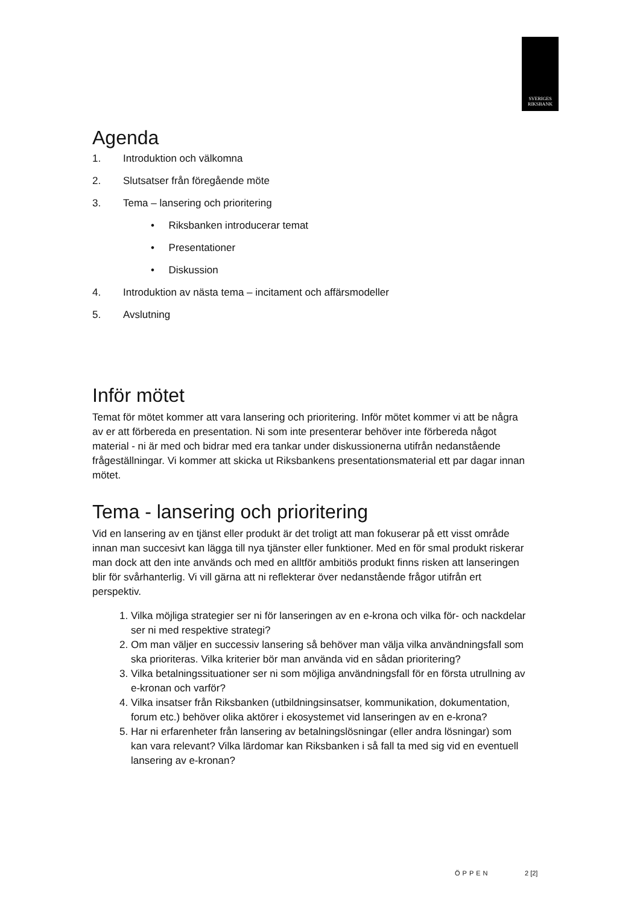SVERIGES
RIKSBANK
Agenda
1. Introduktion och välkomna
2. Slutsatser från föregående möte
3. Tema – lansering och prioritering
• Riksbanken introducerar temat
• Presentationer
• Diskussion
4. Introduktion av nästa tema – incitament och affärsmodeller
5. Avslutning
Inför mötet
Temat för mötet kommer att vara lansering och prioritering. Inför mötet kommer vi att be några av er att förbereda en presentation. Ni som inte presenterar behöver inte förbereda något material - ni är med och bidrar med era tankar under diskussionerna utifrån nedanstående frågeställningar. Vi kommer att skicka ut Riksbankens presentationsmaterial ett par dagar innan mötet.
Tema - lansering och prioritering
Vid en lansering av en tjänst eller produkt är det troligt att man fokuserar på ett visst område innan man succesivt kan lägga till nya tjänster eller funktioner. Med en för smal produkt riskerar man dock att den inte används och med en alltför ambitiös produkt finns risken att lanseringen blir för svårhanterlig. Vi vill gärna att ni reflekterar över nedanstående frågor utifrån ert perspektiv.
1. Vilka möjliga strategier ser ni för lanseringen av en e-krona och vilka för- och nackdelar ser ni med respektive strategi?
2. Om man väljer en successiv lansering så behöver man välja vilka användningsfall som ska prioriteras. Vilka kriterier bör man använda vid en sådan prioritering?
3. Vilka betalningssituationer ser ni som möjliga användningsfall för en första utrullning av e-kronan och varför?
4. Vilka insatser från Riksbanken (utbildningsinsatser, kommunikation, dokumentation, forum etc.) behöver olika aktörer i ekosystemet vid lanseringen av en e-krona?
5. Har ni erfarenheter från lansering av betalningslösningar (eller andra lösningar) som kan vara relevant? Vilka lärdomar kan Riksbanken i så fall ta med sig vid en eventuell lansering av e-kronan?
ÖPPEN 2 [2]